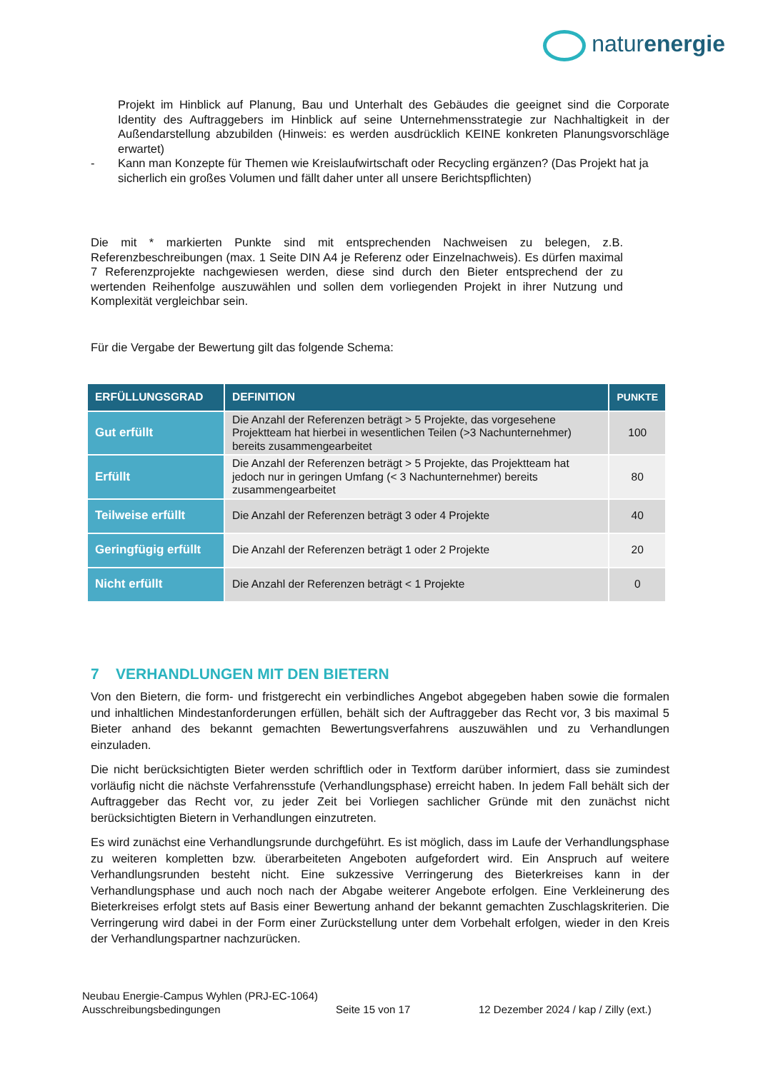naturenergie
Projekt im Hinblick auf Planung, Bau und Unterhalt des Gebäudes die geeignet sind die Corporate Identity des Auftraggebers im Hinblick auf seine Unternehmensstrategie zur Nachhaltigkeit in der Außendarstellung abzubilden (Hinweis: es werden ausdrücklich KEINE konkreten Planungsvorschläge erwartet)
- Kann man Konzepte für Themen wie Kreislaufwirtschaft oder Recycling ergänzen? (Das Projekt hat ja sicherlich ein großes Volumen und fällt daher unter all unsere Berichtspflichten)
Die mit * markierten Punkte sind mit entsprechenden Nachweisen zu belegen, z.B. Referenzbeschreibungen (max. 1 Seite DIN A4 je Referenz oder Einzelnachweis). Es dürfen maximal 7 Referenzprojekte nachgewiesen werden, diese sind durch den Bieter entsprechend der zu wertenden Reihenfolge auszuwählen und sollen dem vorliegenden Projekt in ihrer Nutzung und Komplexität vergleichbar sein.
Für die Vergabe der Bewertung gilt das folgende Schema:
| ERFÜLLUNGSGRAD | DEFINITION | PUNKTE |
| --- | --- | --- |
| Gut erfüllt | Die Anzahl der Referenzen beträgt > 5 Projekte, das vorgesehene Projektteam hat hierbei in wesentlichen Teilen (>3 Nachunternehmer) bereits zusammengearbeitet | 100 |
| Erfüllt | Die Anzahl der Referenzen beträgt > 5 Projekte, das Projektteam hat jedoch nur in geringen Umfang (< 3 Nachunternehmer) bereits zusammengearbeitet | 80 |
| Teilweise erfüllt | Die Anzahl der Referenzen beträgt 3 oder 4 Projekte | 40 |
| Geringfügig erfüllt | Die Anzahl der Referenzen beträgt 1 oder 2 Projekte | 20 |
| Nicht erfüllt | Die Anzahl der Referenzen beträgt < 1 Projekte | 0 |
7 VERHANDLUNGEN MIT DEN BIETERN
Von den Bietern, die form- und fristgerecht ein verbindliches Angebot abgegeben haben sowie die formalen und inhaltlichen Mindestanforderungen erfüllen, behält sich der Auftraggeber das Recht vor, 3 bis maximal 5 Bieter anhand des bekannt gemachten Bewertungsverfahrens auszuwählen und zu Verhandlungen einzuladen.
Die nicht berücksichtigten Bieter werden schriftlich oder in Textform darüber informiert, dass sie zumindest vorläufig nicht die nächste Verfahrensstufe (Verhandlungsphase) erreicht haben. In jedem Fall behält sich der Auftraggeber das Recht vor, zu jeder Zeit bei Vorliegen sachlicher Gründe mit den zunächst nicht berücksichtigten Bietern in Verhandlungen einzutreten.
Es wird zunächst eine Verhandlungsrunde durchgeführt. Es ist möglich, dass im Laufe der Verhandlungsphase zu weiteren kompletten bzw. überarbeiteten Angeboten aufgefordert wird. Ein Anspruch auf weitere Verhandlungsrunden besteht nicht. Eine sukzessive Verringerung des Bieterkreises kann in der Verhandlungsphase und auch noch nach der Abgabe weiterer Angebote erfolgen. Eine Verkleinerung des Bieterkreises erfolgt stets auf Basis einer Bewertung anhand der bekannt gemachten Zuschlagskriterien. Die Verringerung wird dabei in der Form einer Zurückstellung unter dem Vorbehalt erfolgen, wieder in den Kreis der Verhandlungspartner nachzurücken.
Neubau Energie-Campus Wyhlen (PRJ-EC-1064)
Ausschreibungsbedingungen Seite 15 von 17 12 Dezember 2024 / kap / Zilly (ext.)